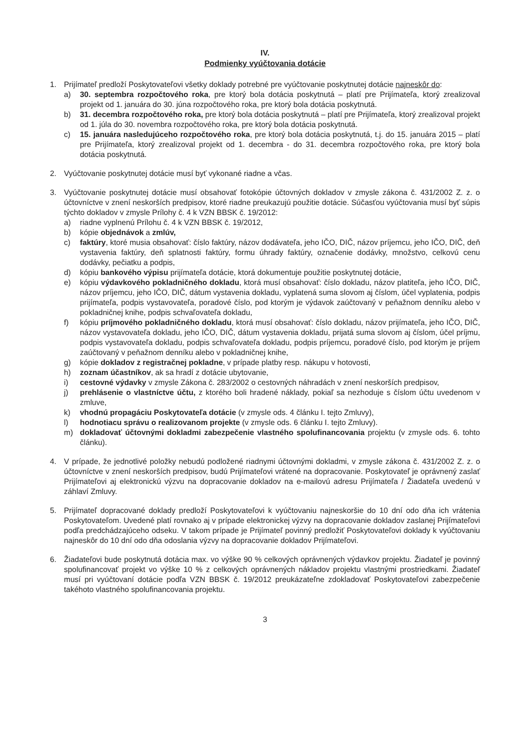IV.
Podmienky vyúčtovania dotácie
1. Prijímateľ predloží Poskytovateľovi všetky doklady potrebné pre vyúčtovanie poskytnutej dotácie najneskôr do:
a) 30. septembra rozpočtového roka, pre ktorý bola dotácia poskytnutá – platí pre Prijímateľa, ktorý zrealizoval projekt od 1. januára do 30. júna rozpočtového roka, pre ktorý bola dotácia poskytnutá.
b) 31. decembra rozpočtového roka, pre ktorý bola dotácia poskytnutá – platí pre Prijímateľa, ktorý zrealizoval projekt od 1. júla do 30. novembra rozpočtového roka, pre ktorý bola dotácia poskytnutá.
c) 15. januára nasledujúceho rozpočtového roka, pre ktorý bola dotácia poskytnutá, t.j. do 15. januára 2015 – platí pre Prijímateľa, ktorý zrealizoval projekt od 1. decembra - do 31. decembra rozpočtového roka, pre ktorý bola dotácia poskytnutá.
2. Vyúčtovanie poskytnutej dotácie musí byť vykonané riadne a včas.
3. Vyúčtovanie poskytnutej dotácie musí obsahovať fotokópie účtovných dokladov v zmysle zákona č. 431/2002 Z. z. o účtovníctve v znení neskorších predpisov, ktoré riadne preukazujú použitie dotácie. Súčasťou vyúčtovania musí byť súpis týchto dokladov v zmysle Prílohy č. 4 k VZN BBSK č. 19/2012:
a) riadne vyplnenú Prílohu č. 4 k VZN BBSK č. 19/2012,
b) kópie objednávok a zmlúv,
c) faktúry, ktoré musia obsahovať: číslo faktúry, názov dodávateľa, jeho IČO, DIČ, názov príjemcu, jeho IČO, DIČ, deň vystavenia faktúry, deň splatnosti faktúry, formu úhrady faktúry, označenie dodávky, množstvo, celkovú cenu dodávky, pečiatku a podpis,
d) kópiu bankového výpisu prijímateľa dotácie, ktorá dokumentuje použitie poskytnutej dotácie,
e) kópiu výdavkového pokladničného dokladu, ktorá musí obsahovať: číslo dokladu, názov platiteľa, jeho IČO, DIČ, názov príjemcu, jeho IČO, DIČ, dátum vystavenia dokladu, vyplatená suma slovom aj číslom, účel vyplatenia, podpis prijímateľa, podpis vystavovateľa, poradové číslo, pod ktorým je výdavok zaúčtovaný v peňažnom denníku alebo v pokladničnej knihe, podpis schvaľovateľa dokladu,
f) kópiu príjmového pokladničného dokladu, ktorá musí obsahovať: číslo dokladu, názov prijímateľa, jeho IČO, DIČ, názov vystavovateľa dokladu, jeho IČO, DIČ, dátum vystavenia dokladu, prijatá suma slovom aj číslom, účel príjmu, podpis vystavovateľa dokladu, podpis schvaľovateľa dokladu, podpis príjemcu, poradové číslo, pod ktorým je príjem zaúčtovaný v peňažnom denníku alebo v pokladničnej knihe,
g) kópie dokladov z registračnej pokladne, v prípade platby resp. nákupu v hotovosti,
h) zoznam účastníkov, ak sa hradí z dotácie ubytovanie,
i) cestovné výdavky v zmysle Zákona č. 283/2002 o cestovných náhradách v znení neskorších predpisov,
j) prehlásenie o vlastníctve účtu, z ktorého boli hradené náklady, pokiaľ sa nezhoduje s číslom účtu uvedenom v zmluve,
k) vhodnú propagáciu Poskytovateľa dotácie (v zmysle ods. 4 článku I. tejto Zmluvy),
l) hodnotiacu správu o realizovanom projekte (v zmysle ods. 6 článku I. tejto Zmluvy).
m) dokladovať účtovnými dokladmi zabezpečenie vlastného spolufinancovania projektu (v zmysle ods. 6. tohto článku).
4. V prípade, že jednotlivé položky nebudú podložené riadnymi účtovnými dokladmi, v zmysle zákona č. 431/2002 Z. z. o účtovníctve v znení neskorších predpisov, budú Prijímateľovi vrátené na dopracovanie. Poskytovateľ je oprávnený zaslať Prijímateľovi aj elektronickú výzvu na dopracovanie dokladov na e-mailovú adresu Prijímateľa / Žiadateľa uvedenú v záhlaví Zmluvy.
5. Prijímateľ dopracované doklady predloží Poskytovateľovi k vyúčtovaniu najneskoršie do 10 dní odo dňa ich vrátenia Poskytovateľom. Uvedené platí rovnako aj v prípade elektronickej výzvy na dopracovanie dokladov zaslanej Prijímateľovi podľa predchádzajúceho odseku. V takom prípade je Prijímateľ povinný predložiť Poskytovateľovi doklady k vyúčtovaniu najneskôr do 10 dní odo dňa odoslania výzvy na dopracovanie dokladov Prijímateľovi.
6. Žiadateľovi bude poskytnutá dotácia max. vo výške 90 % celkových oprávnených výdavkov projektu. Žiadateľ je povinný spolufinancovať projekt vo výške 10 % z celkových oprávnených nákladov projektu vlastnými prostriedkami. Žiadateľ musí pri vyúčtovaní dotácie podľa VZN BBSK č. 19/2012 preukázateľne zdokladovať Poskytovateľovi zabezpečenie takéhoto vlastného spolufinancovania projektu.
3